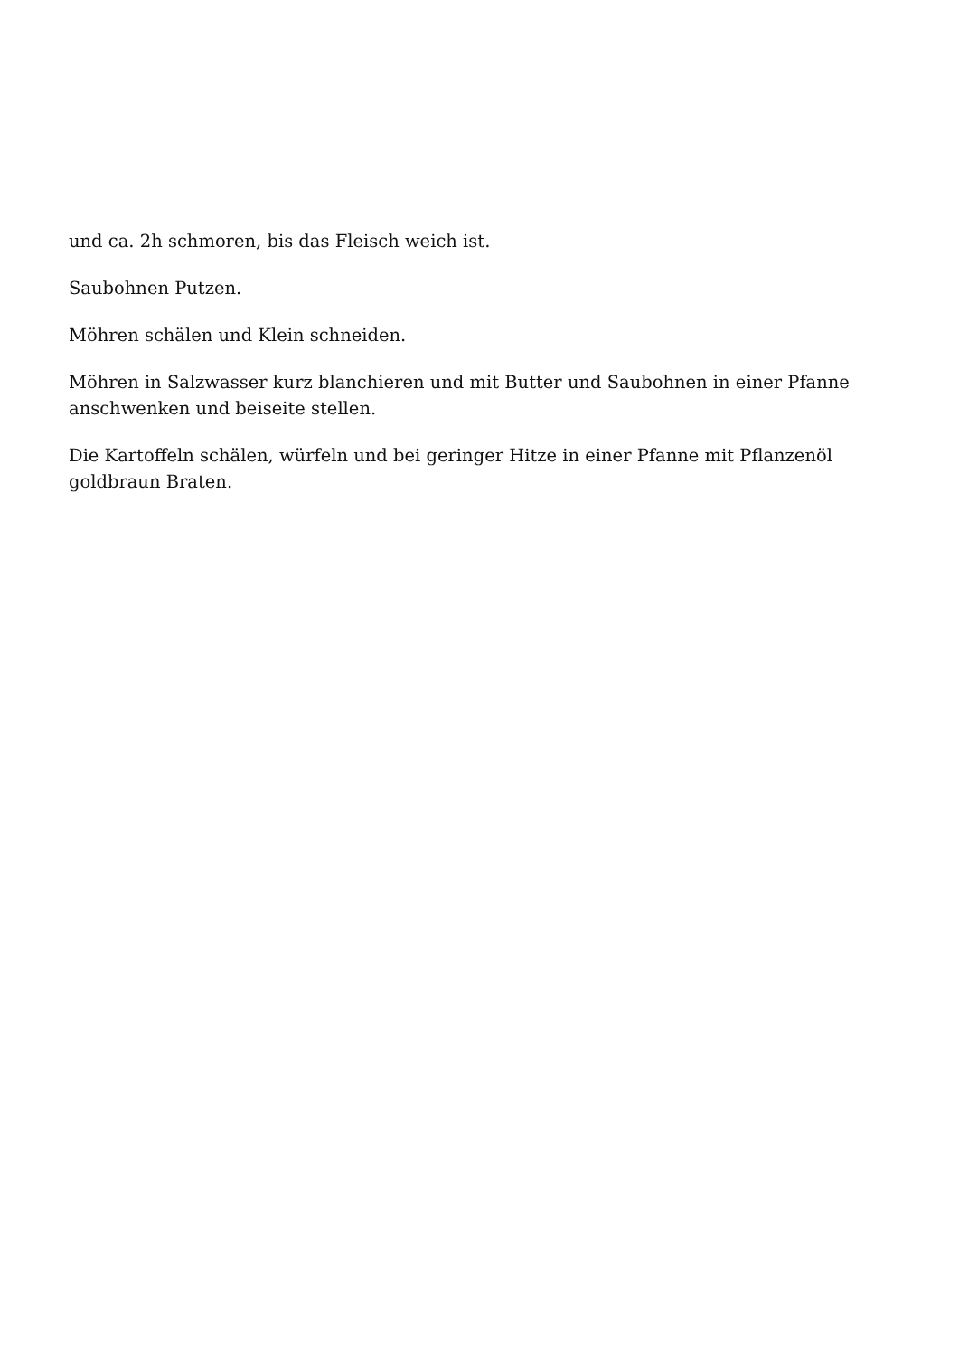und ca. 2h schmoren, bis das Fleisch weich ist.
Saubohnen Putzen.
Möhren schälen und Klein schneiden.
Möhren in Salzwasser kurz blanchieren und mit Butter und Saubohnen in einer Pfanne anschwenken und beiseite stellen.
Die Kartoffeln schälen, würfeln und bei geringer Hitze in einer Pfanne mit Pflanzenöl goldbraun Braten.